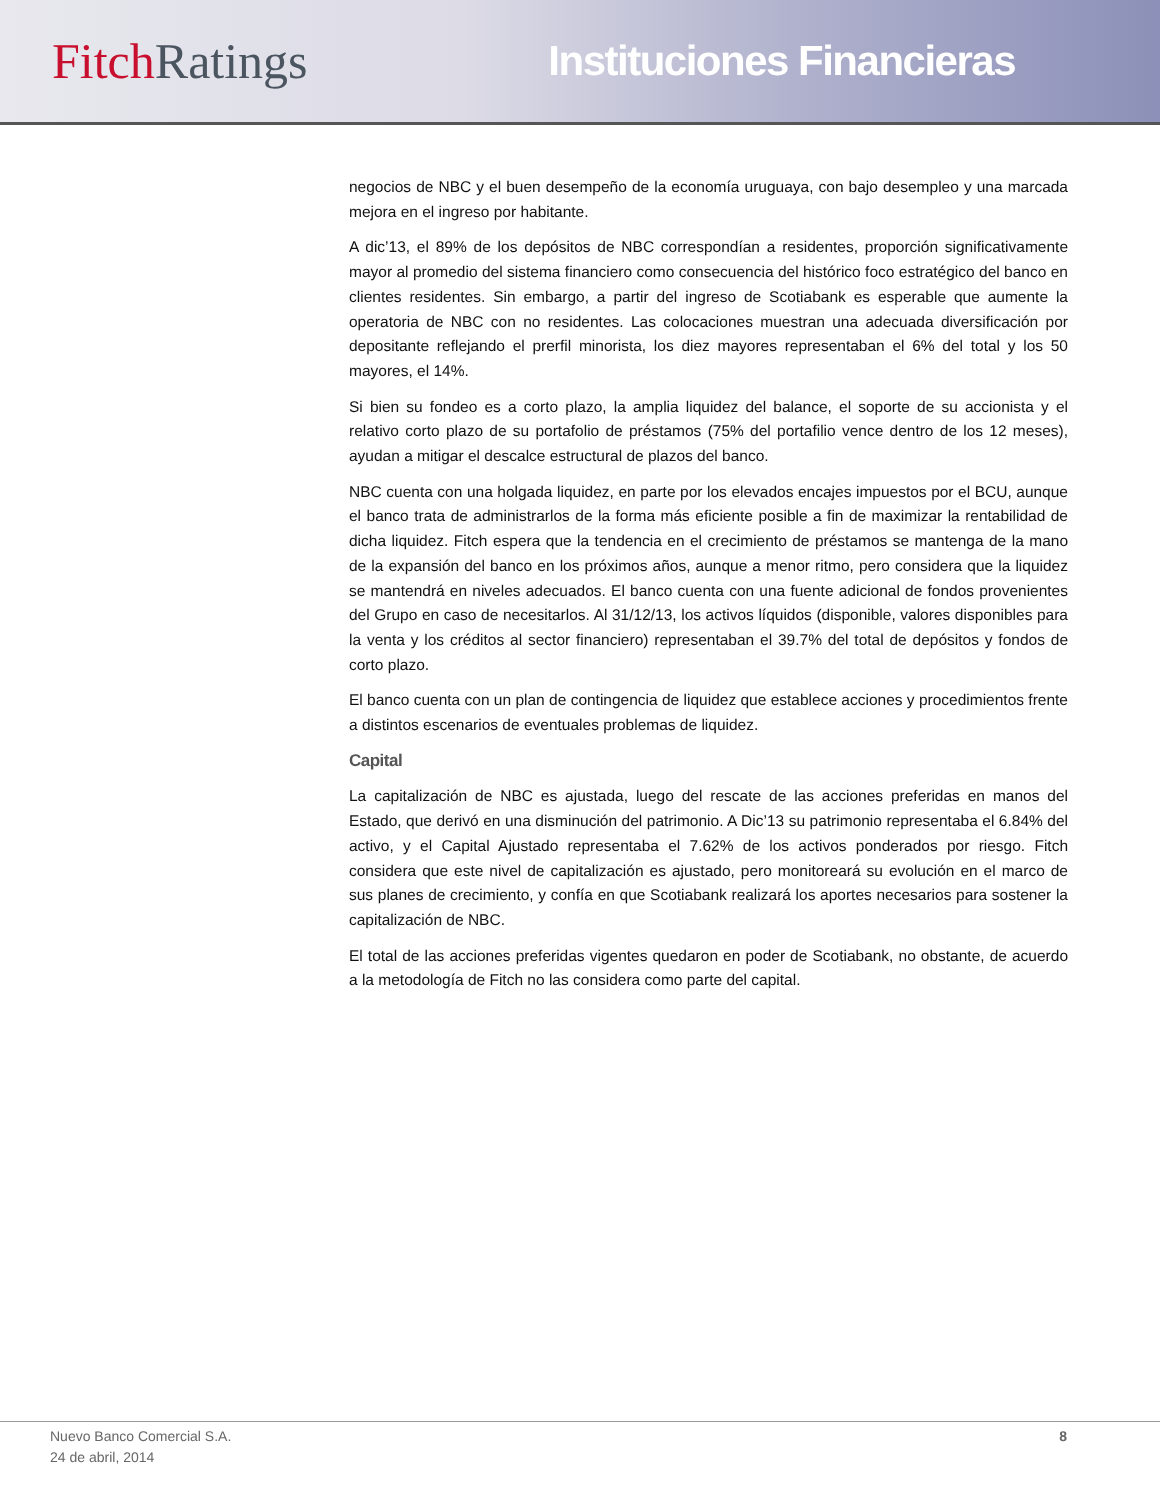Fitch Ratings
Instituciones Financieras
negocios de NBC y el buen desempeño de la economía uruguaya, con bajo desempleo y una marcada mejora en el ingreso por habitante.
A dic’13, el 89% de los depósitos de NBC correspondían a residentes, proporción significativamente mayor al promedio del sistema financiero como consecuencia del histórico foco estratégico del banco en clientes residentes. Sin embargo, a partir del ingreso de Scotiabank es esperable que aumente la operatoria de NBC con no residentes. Las colocaciones muestran una adecuada diversificación por depositante reflejando el prerfil minorista, los diez mayores representaban el 6% del total y los 50 mayores, el 14%.
Si bien su fondeo es a corto plazo, la amplia liquidez del balance, el soporte de su accionista y el relativo corto plazo de su portafolio de préstamos (75% del portafilio vence dentro de los 12 meses), ayudan a mitigar el descalce estructural de plazos del banco.
NBC cuenta con una holgada liquidez, en parte por los elevados encajes impuestos por el BCU, aunque el banco trata de administrarlos de la forma más eficiente posible a fin de maximizar la rentabilidad de dicha liquidez. Fitch espera que la tendencia en el crecimiento de préstamos se mantenga de la mano de la expansión del banco en los próximos años, aunque a menor ritmo, pero considera que la liquidez se mantendrá en niveles adecuados. El banco cuenta con una fuente adicional de fondos provenientes del Grupo en caso de necesitarlos. Al 31/12/13, los activos líquidos (disponible, valores disponibles para la venta y los créditos al sector financiero) representaban el 39.7% del total de depósitos y fondos de corto plazo.
El banco cuenta con un plan de contingencia de liquidez que establece acciones y procedimientos frente a distintos escenarios de eventuales problemas de liquidez.
Capital
La capitalización de NBC es ajustada, luego del rescate de las acciones preferidas en manos del Estado, que derivó en una disminución del patrimonio. A Dic’13 su patrimonio representaba el 6.84% del activo, y el Capital Ajustado representaba el 7.62% de los activos ponderados por riesgo. Fitch considera que este nivel de capitalización es ajustado, pero monitoreará su evolución en el marco de sus planes de crecimiento, y confía en que Scotiabank realizará los aportes necesarios para sostener la capitalización de NBC.
El total de las acciones preferidas vigentes quedaron en poder de Scotiabank, no obstante, de acuerdo a la metodología de Fitch no las considera como parte del capital.
Nuevo Banco Comercial S.A.
24 de abril, 2014
8